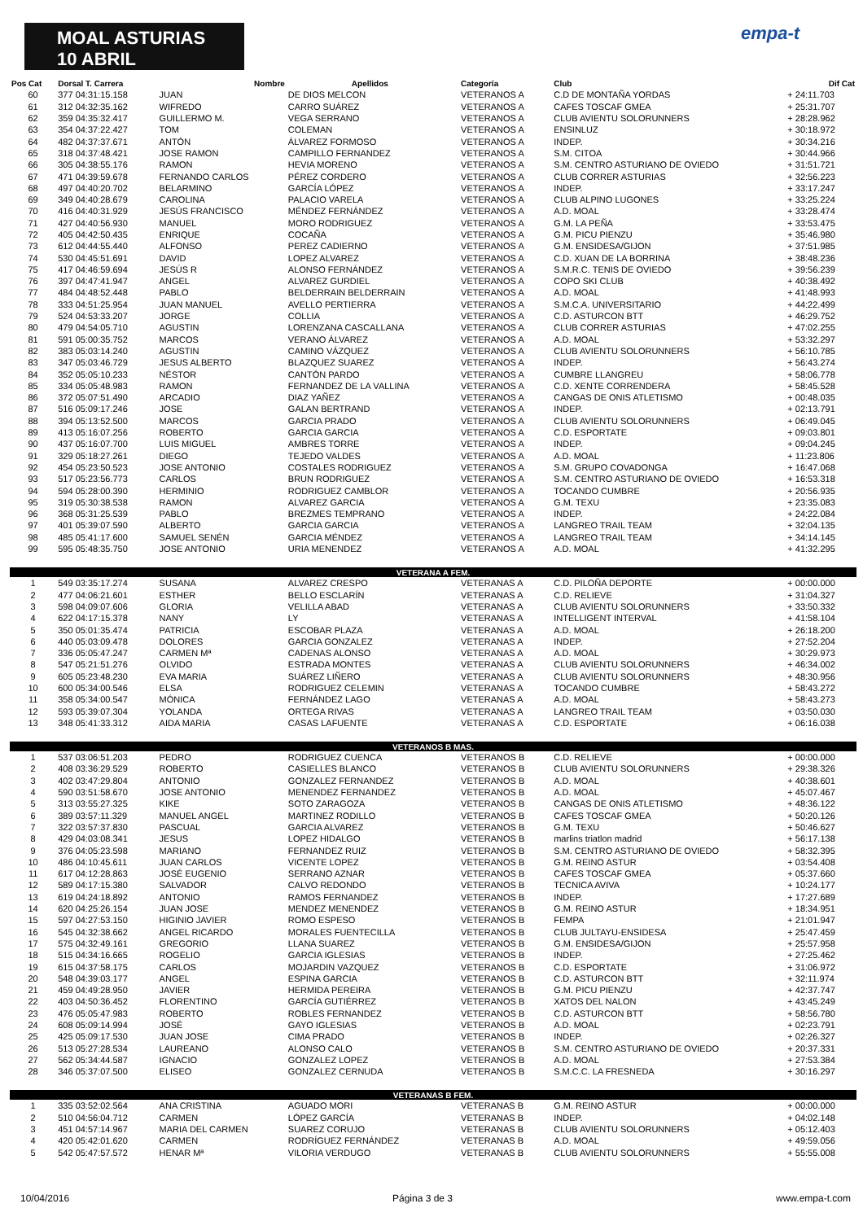MOAL ASTURIAS 10 ABRIL
empa-t
| Pos Cat | Dorsal T. Carrera | Nombre | Apellidos | Categoría | Club | Dif Cat |
| --- | --- | --- | --- | --- | --- | --- |
| 60 | 377 04:31:15.158 | JUAN | DE DIOS MELCON | VETERANOS A | C.D DE MONTAÑA YORDAS | + 24:11.703 |
| 61 | 312 04:32:35.162 | WIFREDO | CARRO SUÁREZ | VETERANOS A | CAFES TOSCAF GMEA | + 25:31.707 |
| 62 | 359 04:35:32.417 | GUILLERMO M. | VEGA SERRANO | VETERANOS A | CLUB AVIENTU SOLORUNNERS | + 28:28.962 |
| 63 | 354 04:37:22.427 | TOM | COLEMAN | VETERANOS A | ENSINLUZ | + 30:18.972 |
| 64 | 482 04:37:37.671 | ANTÓN | ÁLVAREZ FORMOSO | VETERANOS A | INDEP. | + 30:34.216 |
| 65 | 318 04:37:48.421 | JOSE RAMON | CAMPILLO FERNANDEZ | VETERANOS A | S.M. CITOA | + 30:44.966 |
| 66 | 305 04:38:55.176 | RAMON | HEVIA MORENO | VETERANOS A | S.M. CENTRO ASTURIANO DE OVIEDO | + 31:51.721 |
| 67 | 471 04:39:59.678 | FERNANDO CARLOS | PÉREZ CORDERO | VETERANOS A | CLUB CORRER ASTURIAS | + 32:56.223 |
| 68 | 497 04:40:20.702 | BELARMINO | GARCÍA LÓPEZ | VETERANOS A | INDEP. | + 33:17.247 |
| 69 | 349 04:40:28.679 | CAROLINA | PALACIO VARELA | VETERANOS A | CLUB ALPINO LUGONES | + 33:25.224 |
| 70 | 416 04:40:31.929 | JESÚS FRANCISCO | MÉNDEZ FERNÁNDEZ | VETERANOS A | A.D. MOAL | + 33:28.474 |
| 71 | 427 04:40:56.930 | MANUEL | MORO RODRIGUEZ | VETERANOS A | G.M. LA PEÑA | + 33:53.475 |
| 72 | 405 04:42:50.435 | ENRIQUE | COCAÑA | VETERANOS A | G.M. PICU PIENZU | + 35:46.980 |
| 73 | 612 04:44:55.440 | ALFONSO | PEREZ CADIERNO | VETERANOS A | G.M. ENSIDESA/GIJON | + 37:51.985 |
| 74 | 530 04:45:51.691 | DAVID | LOPEZ ALVAREZ | VETERANOS A | C.D. XUAN DE LA BORRINA | + 38:48.236 |
| 75 | 417 04:46:59.694 | JESÚS R | ALONSO FERNÁNDEZ | VETERANOS A | S.M.R.C. TENIS DE OVIEDO | + 39:56.239 |
| 76 | 397 04:47:41.947 | ANGEL | ALVAREZ GURDIEL | VETERANOS A | COPO SKI CLUB | + 40:38.492 |
| 77 | 484 04:48:52.448 | PABLO | BELDERRAIN BELDERRAIN | VETERANOS A | A.D. MOAL | + 41:48.993 |
| 78 | 333 04:51:25.954 | JUAN MANUEL | AVELLO PERTIERRA | VETERANOS A | S.M.C.A. UNIVERSITARIO | + 44:22.499 |
| 79 | 524 04:53:33.207 | JORGE | COLLIA | VETERANOS A | C.D. ASTURCON BTT | + 46:29.752 |
| 80 | 479 04:54:05.710 | AGUSTIN | LORENZANA CASCALLANA | VETERANOS A | CLUB CORRER ASTURIAS | + 47:02.255 |
| 81 | 591 05:00:35.752 | MARCOS | VERANO ÁLVAREZ | VETERANOS A | A.D. MOAL | + 53:32.297 |
| 82 | 383 05:03:14.240 | AGUSTIN | CAMINO VÁZQUEZ | VETERANOS A | CLUB AVIENTU SOLORUNNERS | + 56:10.785 |
| 83 | 347 05:03:46.729 | JESUS ALBERTO | BLAZQUEZ SUAREZ | VETERANOS A | INDEP. | + 56:43.274 |
| 84 | 352 05:05:10.233 | NÉSTOR | CANTÓN PARDO | VETERANOS A | CUMBRE LLANGREU | + 58:06.778 |
| 85 | 334 05:05:48.983 | RAMON | FERNANDEZ DE LA VALLINA | VETERANOS A | C.D. XENTE CORRENDERA | + 58:45.528 |
| 86 | 372 05:07:51.490 | ARCADIO | DIAZ YAÑEZ | VETERANOS A | CANGAS DE ONIS ATLETISMO | + 00:48.035 |
| 87 | 516 05:09:17.246 | JOSE | GALAN BERTRAND | VETERANOS A | INDEP. | + 02:13.791 |
| 88 | 394 05:13:52.500 | MARCOS | GARCIA PRADO | VETERANOS A | CLUB AVIENTU SOLORUNNERS | + 06:49.045 |
| 89 | 413 05:16:07.256 | ROBERTO | GARCIA GARCIA | VETERANOS A | C.D. ESPORTATE | + 09:03.801 |
| 90 | 437 05:16:07.700 | LUIS MIGUEL | AMBRES TORRE | VETERANOS A | INDEP. | + 09:04.245 |
| 91 | 329 05:18:27.261 | DIEGO | TEJEDO VALDES | VETERANOS A | A.D. MOAL | + 11:23.806 |
| 92 | 454 05:23:50.523 | JOSE ANTONIO | COSTALES RODRIGUEZ | VETERANOS A | S.M. GRUPO COVADONGA | + 16:47.068 |
| 93 | 517 05:23:56.773 | CARLOS | BRUN RODRIGUEZ | VETERANOS A | S.M. CENTRO ASTURIANO DE OVIEDO | + 16:53.318 |
| 94 | 594 05:28:00.390 | HERMINIO | RODRIGUEZ CAMBLOR | VETERANOS A | TOCANDO CUMBRE | + 20:56.935 |
| 95 | 319 05:30:38.538 | RAMON | ALVAREZ GARCIA | VETERANOS A | G.M. TEXU | + 23:35.083 |
| 96 | 368 05:31:25.539 | PABLO | BREZMES TEMPRANO | VETERANOS A | INDEP. | + 24:22.084 |
| 97 | 401 05:39:07.590 | ALBERTO | GARCIA GARCIA | VETERANOS A | LANGREO TRAIL TEAM | + 32:04.135 |
| 98 | 485 05:41:17.600 | SAMUEL SENÉN | GARCIA MÉNDEZ | VETERANOS A | LANGREO TRAIL TEAM | + 34:14.145 |
| 99 | 595 05:48:35.750 | JOSE ANTONIO | URIA MENENDEZ | VETERANOS A | A.D. MOAL | + 41:32.295 |
| VETERANA A FEM. | | | | | | |
| 1 | 549 03:35:17.274 | SUSANA | ALVAREZ CRESPO | VETERANAS A | C.D. PILOÑA DEPORTE | + 00:00.000 |
| 2 | 477 04:06:21.601 | ESTHER | BELLO ESCLARÍN | VETERANAS A | C.D. RELIEVE | + 31:04.327 |
| 3 | 598 04:09:07.606 | GLORIA | VELILLA ABAD | VETERANAS A | CLUB AVIENTU SOLORUNNERS | + 33:50.332 |
| 4 | 622 04:17:15.378 | NANY | LY | VETERANAS A | INTELLIGENT INTERVAL | + 41:58.104 |
| 5 | 350 05:01:35.474 | PATRICIA | ESCOBAR PLAZA | VETERANAS A | A.D. MOAL | + 26:18.200 |
| 6 | 440 05:03:09.478 | DOLORES | GARCIA GONZALEZ | VETERANAS A | INDEP. | + 27:52.204 |
| 7 | 336 05:05:47.247 | CARMEN Mª | CADENAS ALONSO | VETERANAS A | A.D. MOAL | + 30:29.973 |
| 8 | 547 05:21:51.276 | OLVIDO | ESTRADA MONTES | VETERANAS A | CLUB AVIENTU SOLORUNNERS | + 46:34.002 |
| 9 | 605 05:23:48.230 | EVA MARIA | SUÁREZ LIÑERO | VETERANAS A | CLUB AVIENTU SOLORUNNERS | + 48:30.956 |
| 10 | 600 05:34:00.546 | ELSA | RODRIGUEZ CELEMIN | VETERANAS A | TOCANDO CUMBRE | + 58:43.272 |
| 11 | 358 05:34:00.547 | MÓNICA | FERNÁNDEZ LAGO | VETERANAS A | A.D. MOAL | + 58:43.273 |
| 12 | 593 05:39:07.304 | YOLANDA | ORTEGA RIVAS | VETERANAS A | LANGREO TRAIL TEAM | + 03:50.030 |
| 13 | 348 05:41:33.312 | AIDA MARIA | CASAS LAFUENTE | VETERANAS A | C.D. ESPORTATE | + 06:16.038 |
| VETERANOS B MAS. | | | | | | |
| 1 | 537 03:06:51.203 | PEDRO | RODRIGUEZ CUENCA | VETERANOS B | C.D. RELIEVE | + 00:00.000 |
| 2 | 408 03:36:29.529 | ROBERTO | CASIELLES BLANCO | VETERANOS B | CLUB AVIENTU SOLORUNNERS | + 29:38.326 |
| 3 | 402 03:47:29.804 | ANTONIO | GONZALEZ FERNANDEZ | VETERANOS B | A.D. MOAL | + 40:38.601 |
| 4 | 590 03:51:58.670 | JOSE ANTONIO | MENENDEZ FERNANDEZ | VETERANOS B | A.D. MOAL | + 45:07.467 |
| 5 | 313 03:55:27.325 | KIKE | SOTO ZARAGOZA | VETERANOS B | CANGAS DE ONIS ATLETISMO | + 48:36.122 |
| 6 | 389 03:57:11.329 | MANUEL ANGEL | MARTINEZ RODILLO | VETERANOS B | CAFES TOSCAF GMEA | + 50:20.126 |
| 7 | 322 03:57:37.830 | PASCUAL | GARCIA ALVAREZ | VETERANOS B | G.M. TEXU | + 50:46.627 |
| 8 | 429 04:03:08.341 | JESUS | LOPEZ HIDALGO | VETERANOS B | marlins triatlon madrid | + 56:17.138 |
| 9 | 376 04:05:23.598 | MARIANO | FERNANDEZ RUIZ | VETERANOS B | S.M. CENTRO ASTURIANO DE OVIEDO | + 58:32.395 |
| 10 | 486 04:10:45.611 | JUAN CARLOS | VICENTE LOPEZ | VETERANOS B | G.M. REINO ASTUR | + 03:54.408 |
| 11 | 617 04:12:28.863 | JOSÉ EUGENIO | SERRANO AZNAR | VETERANOS B | CAFES TOSCAF GMEA | + 05:37.660 |
| 12 | 589 04:17:15.380 | SALVADOR | CALVO REDONDO | VETERANOS B | TECNICA AVIVA | + 10:24.177 |
| 13 | 619 04:24:18.892 | ANTONIO | RAMOS FERNANDEZ | VETERANOS B | INDEP. | + 17:27.689 |
| 14 | 620 04:25:26.154 | JUAN JOSE | MENDEZ MENENDEZ | VETERANOS B | G.M. REINO ASTUR | + 18:34.951 |
| 15 | 597 04:27:53.150 | HIGINIO JAVIER | ROMO ESPESO | VETERANOS B | FEMPA | + 21:01.947 |
| 16 | 545 04:32:38.662 | ANGEL RICARDO | MORALES FUENTECILLA | VETERANOS B | CLUB JULTAYU-ENSIDESA | + 25:47.459 |
| 17 | 575 04:32:49.161 | GREGORIO | LLANA SUAREZ | VETERANOS B | G.M. ENSIDESA/GIJON | + 25:57.958 |
| 18 | 515 04:34:16.665 | ROGELIO | GARCIA IGLESIAS | VETERANOS B | INDEP. | + 27:25.462 |
| 19 | 615 04:37:58.175 | CARLOS | MOJARDIN VAZQUEZ | VETERANOS B | C.D. ESPORTATE | + 31:06.972 |
| 20 | 548 04:39:03.177 | ANGEL | ESPINA GARCIA | VETERANOS B | C.D. ASTURCON BTT | + 32:11.974 |
| 21 | 459 04:49:28.950 | JAVIER | HERMIDA PEREIRA | VETERANOS B | G.M. PICU PIENZU | + 42:37.747 |
| 22 | 403 04:50:36.452 | FLORENTINO | GARCÍA GUTIÉRREZ | VETERANOS B | XATOS DEL NALON | + 43:45.249 |
| 23 | 476 05:05:47.983 | ROBERTO | ROBLES FERNANDEZ | VETERANOS B | C.D. ASTURCON BTT | + 58:56.780 |
| 24 | 608 05:09:14.994 | JOSÉ | GAYO IGLESIAS | VETERANOS B | A.D. MOAL | + 02:23.791 |
| 25 | 425 05:09:17.530 | JUAN JOSE | CIMA PRADO | VETERANOS B | INDEP. | + 02:26.327 |
| 26 | 513 05:27:28.534 | LAUREANO | ALONSO CALO | VETERANOS B | S.M. CENTRO ASTURIANO DE OVIEDO | + 20:37.331 |
| 27 | 562 05:34:44.587 | IGNACIO | GONZALEZ LOPEZ | VETERANOS B | A.D. MOAL | + 27:53.384 |
| 28 | 346 05:37:07.500 | ELISEO | GONZALEZ CERNUDA | VETERANOS B | S.M.C.C. LA FRESNEDA | + 30:16.297 |
| VETERANAS B FEM. | | | | | | |
| 1 | 335 03:52:02.564 | ANA CRISTINA | AGUADO MORI | VETERANAS B | G.M. REINO ASTUR | + 00:00.000 |
| 2 | 510 04:56:04.712 | CARMEN | LÓPEZ GARCÍA | VETERANAS B | INDEP. | + 04:02.148 |
| 3 | 451 04:57:14.967 | MARIA DEL CARMEN | SUAREZ CORUJO | VETERANAS B | CLUB AVIENTU SOLORUNNERS | + 05:12.403 |
| 4 | 420 05:42:01.620 | CARMEN | RODRÍGUEZ FERNÁNDEZ | VETERANAS B | A.D. MOAL | + 49:59.056 |
| 5 | 542 05:47:57.572 | HENAR Mª | VILORIA VERDUGO | VETERANAS B | CLUB AVIENTU SOLORUNNERS | + 55:55.008 |
10/04/2016 Página 3 de 3 www.empa-t.com